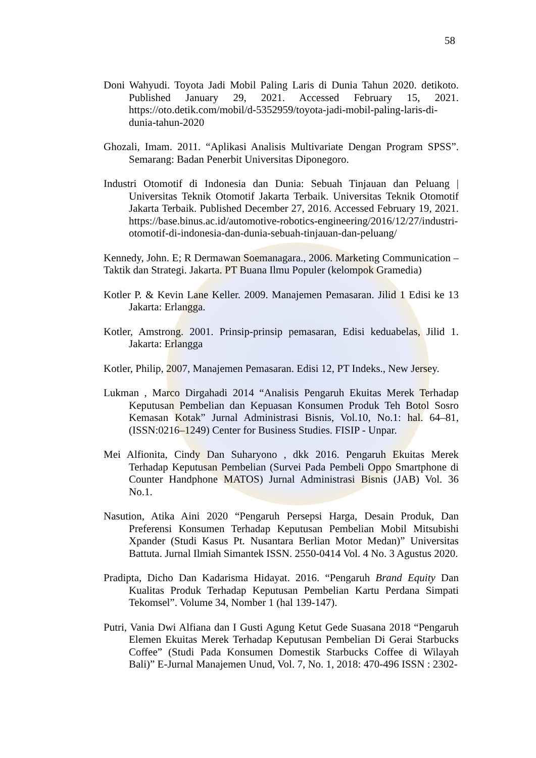58
Doni Wahyudi. Toyota Jadi Mobil Paling Laris di Dunia Tahun 2020. detikoto. Published January 29, 2021. Accessed February 15, 2021. https://oto.detik.com/mobil/d-5352959/toyota-jadi-mobil-paling-laris-di-dunia-tahun-2020
Ghozali, Imam. 2011. “Aplikasi Analisis Multivariate Dengan Program SPSS”. Semarang: Badan Penerbit Universitas Diponegoro.
Industri Otomotif di Indonesia dan Dunia: Sebuah Tinjauan dan Peluang | Universitas Teknik Otomotif Jakarta Terbaik. Universitas Teknik Otomotif Jakarta Terbaik. Published December 27, 2016. Accessed February 19, 2021. https://base.binus.ac.id/automotive-robotics-engineering/2016/12/27/industri-otomotif-di-indonesia-dan-dunia-sebuah-tinjauan-dan-peluang/
Kennedy, John. E; R Dermawan Soemanagara., 2006. Marketing Communication – Taktik dan Strategi. Jakarta. PT Buana Ilmu Populer (kelompok Gramedia)
Kotler P. & Kevin Lane Keller. 2009. Manajemen Pemasaran. Jilid 1 Edisi ke 13 Jakarta: Erlangga.
Kotler, Amstrong. 2001. Prinsip-prinsip pemasaran, Edisi keduabelas, Jilid 1. Jakarta: Erlangga
Kotler, Philip, 2007, Manajemen Pemasaran. Edisi 12, PT Indeks., New Jersey.
Lukman , Marco Dirgahadi 2014 “Analisis Pengaruh Ekuitas Merek Terhadap Keputusan Pembelian dan Kepuasan Konsumen Produk Teh Botol Sosro Kemasan Kotak” Jurnal Administrasi Bisnis, Vol.10, No.1: hal. 64–81, (ISSN:0216–1249) Center for Business Studies. FISIP - Unpar.
Mei Alfionita, Cindy Dan Suharyono , dkk 2016. Pengaruh Ekuitas Merek Terhadap Keputusan Pembelian (Survei Pada Pembeli Oppo Smartphone di Counter Handphone MATOS) Jurnal Administrasi Bisnis (JAB) Vol. 36 No.1.
Nasution, Atika Aini 2020 “Pengaruh Persepsi Harga, Desain Produk, Dan Preferensi Konsumen Terhadap Keputusan Pembelian Mobil Mitsubishi Xpander (Studi Kasus Pt. Nusantara Berlian Motor Medan)” Universitas Battuta. Jurnal Ilmiah Simantek ISSN. 2550-0414 Vol. 4 No. 3 Agustus 2020.
Pradipta, Dicho Dan Kadarisma Hidayat. 2016. “Pengaruh Brand Equity Dan Kualitas Produk Terhadap Keputusan Pembelian Kartu Perdana Simpati Tekomsel”. Volume 34, Nomber 1 (hal 139-147).
Putri, Vania Dwi Alfiana dan I Gusti Agung Ketut Gede Suasana 2018 “Pengaruh Elemen Ekuitas Merek Terhadap Keputusan Pembelian Di Gerai Starbucks Coffee” (Studi Pada Konsumen Domestik Starbucks Coffee di Wilayah Bali)” E-Jurnal Manajemen Unud, Vol. 7, No. 1, 2018: 470-496 ISSN : 2302-